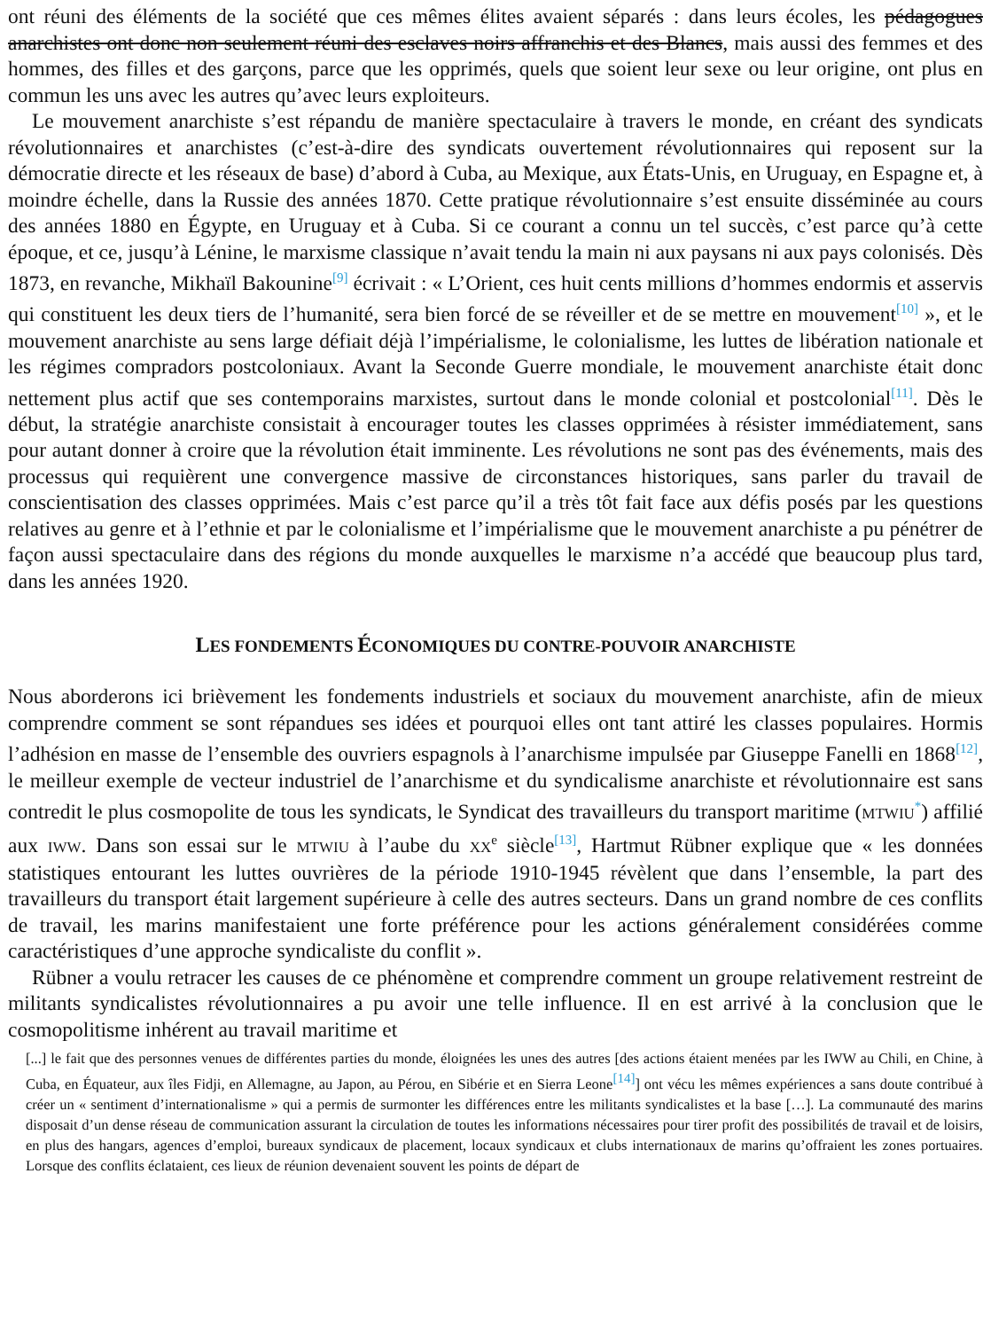ont réuni des éléments de la société que ces mêmes élites avaient séparés : dans leurs écoles, les pédagogues anarchistes ont donc non seulement réuni des esclaves noirs affranchis et des Blancs, mais aussi des femmes et des hommes, des filles et des garçons, parce que les opprimés, quels que soient leur sexe ou leur origine, ont plus en commun les uns avec les autres qu’avec leurs exploiteurs.
Le mouvement anarchiste s’est répandu de manière spectaculaire à travers le monde, en créant des syndicats révolutionnaires et anarchistes (c’est-à-dire des syndicats ouvertement révolutionnaires qui reposent sur la démocratie directe et les réseaux de base) d’abord à Cuba, au Mexique, aux États-Unis, en Uruguay, en Espagne et, à moindre échelle, dans la Russie des années 1870. Cette pratique révolutionnaire s’est ensuite disséminée au cours des années 1880 en Égypte, en Uruguay et à Cuba. Si ce courant a connu un tel succès, c’est parce qu’à cette époque, et ce, jusqu’à Lénine, le marxisme classique n’avait tendu la main ni aux paysans ni aux pays colonisés. Dès 1873, en revanche, Mikhaïl Bakounine<sup>[9]</sup> écrivait : « L’Orient, ces huit cents millions d’hommes endormis et asservis qui constituent les deux tiers de l’humanité, sera bien forcé de se réveiller et de se mettre en mouvement<sup>[10]</sup> », et le mouvement anarchiste au sens large défiait déjà l’impérialisme, le colonialisme, les luttes de libération nationale et les régimes compradors postcoloniaux. Avant la Seconde Guerre mondiale, le mouvement anarchiste était donc nettement plus actif que ses contemporains marxistes, surtout dans le monde colonial et postcolonial<sup>[11]</sup>. Dès le début, la stratégie anarchiste consistait à encourager toutes les classes opprimées à résister immédiatement, sans pour autant donner à croire que la révolution était imminente. Les révolutions ne sont pas des événements, mais des processus qui requièrent une convergence massive de circonstances historiques, sans parler du travail de conscientisation des classes opprimées. Mais c’est parce qu’il a très tôt fait face aux défis posés par les questions relatives au genre et à l’ethnie et par le colonialisme et l’impérialisme que le mouvement anarchiste a pu pénétrer de façon aussi spectaculaire dans des régions du monde auxquelles le marxisme n’a accédé que beaucoup plus tard, dans les années 1920.
LES FONDEMENTS ÉCONOMIQUES DU CONTRE-POUVOIR ANARCHISTE
Nous aborderons ici brièvement les fondements industriels et sociaux du mouvement anarchiste, afin de mieux comprendre comment se sont répandues ses idées et pourquoi elles ont tant attiré les classes populaires. Hormis l’adhésion en masse de l’ensemble des ouvriers espagnols à l’anarchisme impulsée par Giuseppe Fanelli en 1868<sup>[12]</sup>, le meilleur exemple de vecteur industriel de l’anarchisme et du syndicalisme anarchiste et révolutionnaire est sans contredit le plus cosmopolite de tous les syndicats, le Syndicat des travailleurs du transport maritime (MTWIU<sup>*</sup>) affilié aux IWW. Dans son essai sur le MTWIU à l’aube du XX<sup>e</sup> siècle<sup>[13]</sup>, Hartmut Rübner explique que « les données statistiques entourant les luttes ouvrières de la période 1910-1945 révèlent que dans l’ensemble, la part des travailleurs du transport était largement supérieure à celle des autres secteurs. Dans un grand nombre de ces conflits de travail, les marins manifestaient une forte préférence pour les actions généralement considérées comme caractéristiques d’une approche syndicaliste du conflit ».
Rübner a voulu retracer les causes de ce phénomène et comprendre comment un groupe relativement restreint de militants syndicalistes révolutionnaires a pu avoir une telle influence. Il en est arrivé à la conclusion que le cosmopolitisme inhérent au travail maritime et
[...] le fait que des personnes venues de différentes parties du monde, éloignées les unes des autres [des actions étaient menées par les IWW au Chili, en Chine, à Cuba, en Équateur, aux îles Fidji, en Allemagne, au Japon, au Pérou, en Sibérie et en Sierra Leone<sup>[14]</sup>] ont vécu les mêmes expériences a sans doute contribué à créer un « sentiment d’internationalisme » qui a permis de surmonter les différences entre les militants syndicalistes et la base […]. La communauté des marins disposait d’un dense réseau de communication assurant la circulation de toutes les informations nécessaires pour tirer profit des possibilités de travail et de loisirs, en plus des hangars, agences d’emploi, bureaux syndicaux de placement, locaux syndicaux et clubs internationaux de marins qu’offraient les zones portuaires. Lorsque des conflits éclataient, ces lieux de réunion devenaient souvent les points de départ de